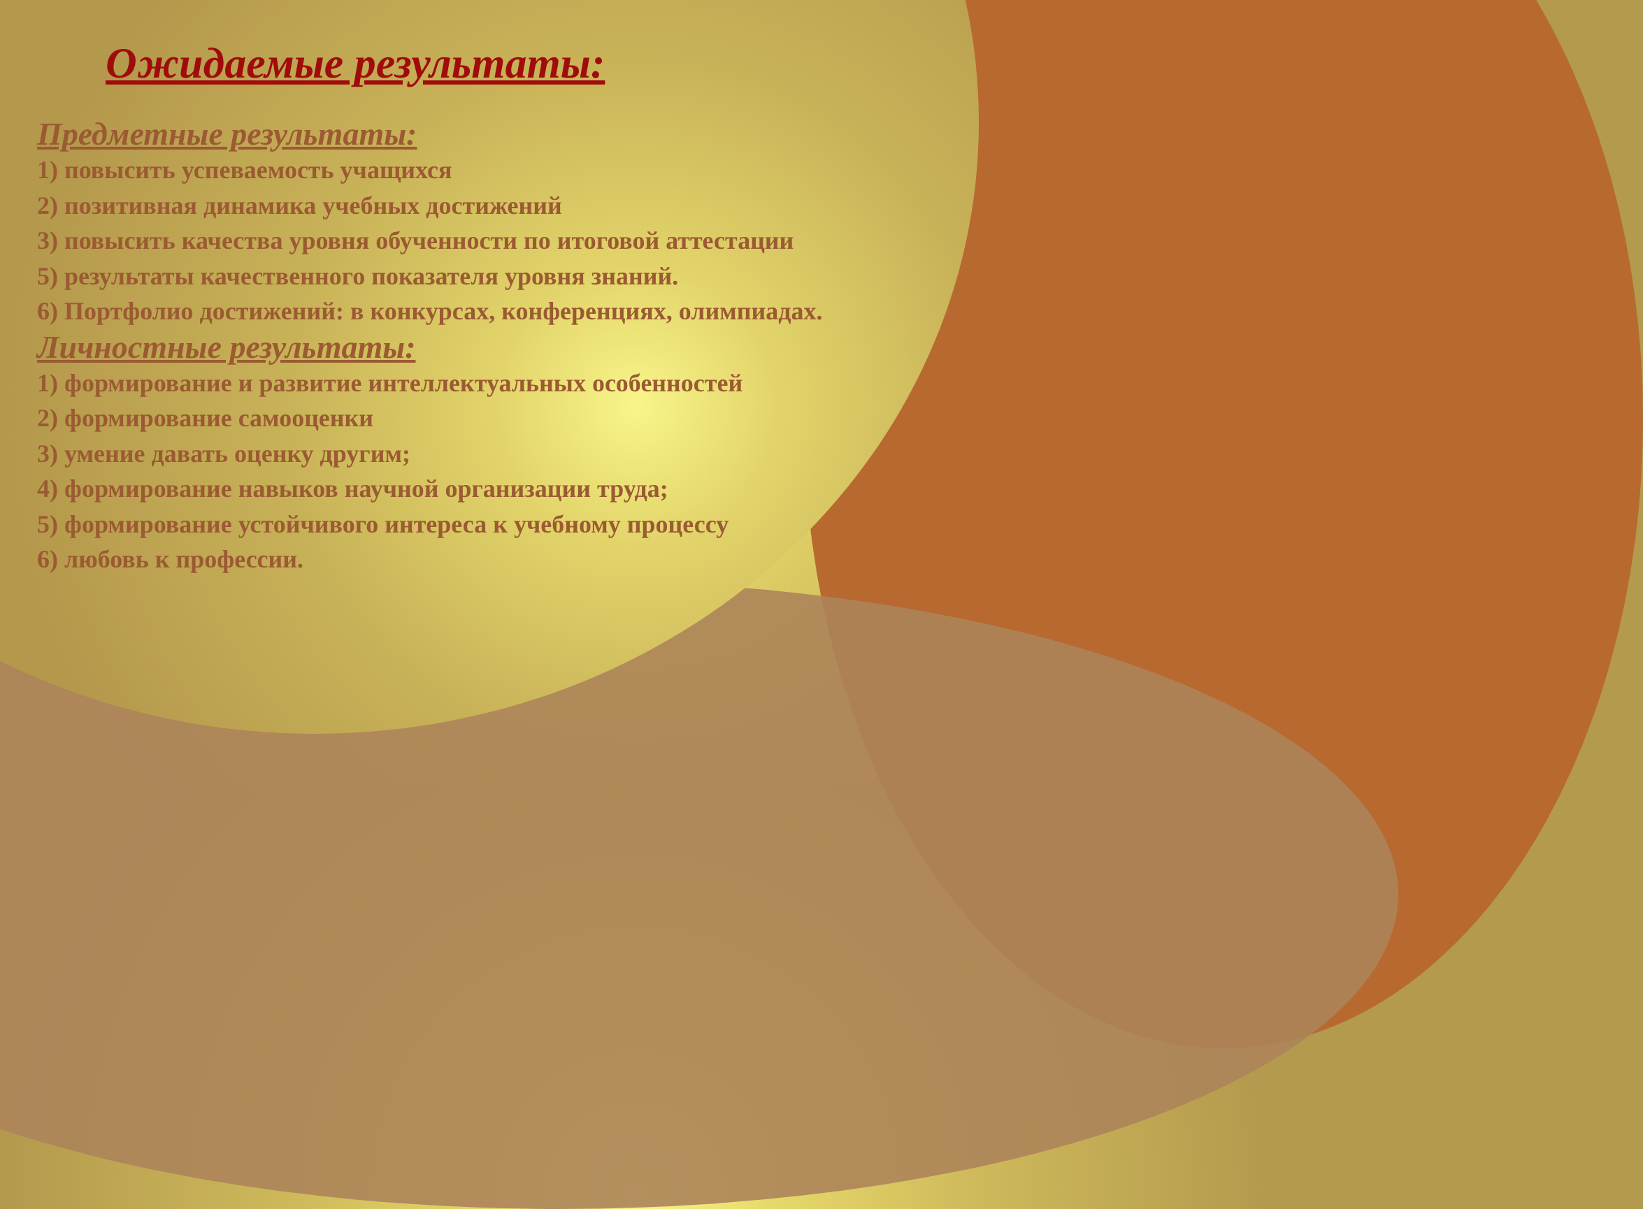Ожидаемые результаты:
Предметные результаты:
1) повысить успеваемость учащихся
2) позитивная динамика учебных достижений
3) повысить качества уровня обученности по итоговой аттестации
5) результаты качественного показателя уровня знаний.
6) Портфолио достижений: в конкурсах, конференциях, олимпиадах.
Личностные результаты:
1) формирование и развитие интеллектуальных особенностей
2) формирование самооценки
3) умение давать оценку другим;
4) формирование навыков научной организации труда;
5) формирование устойчивого интереса к учебному процессу
6) любовь к профессии.